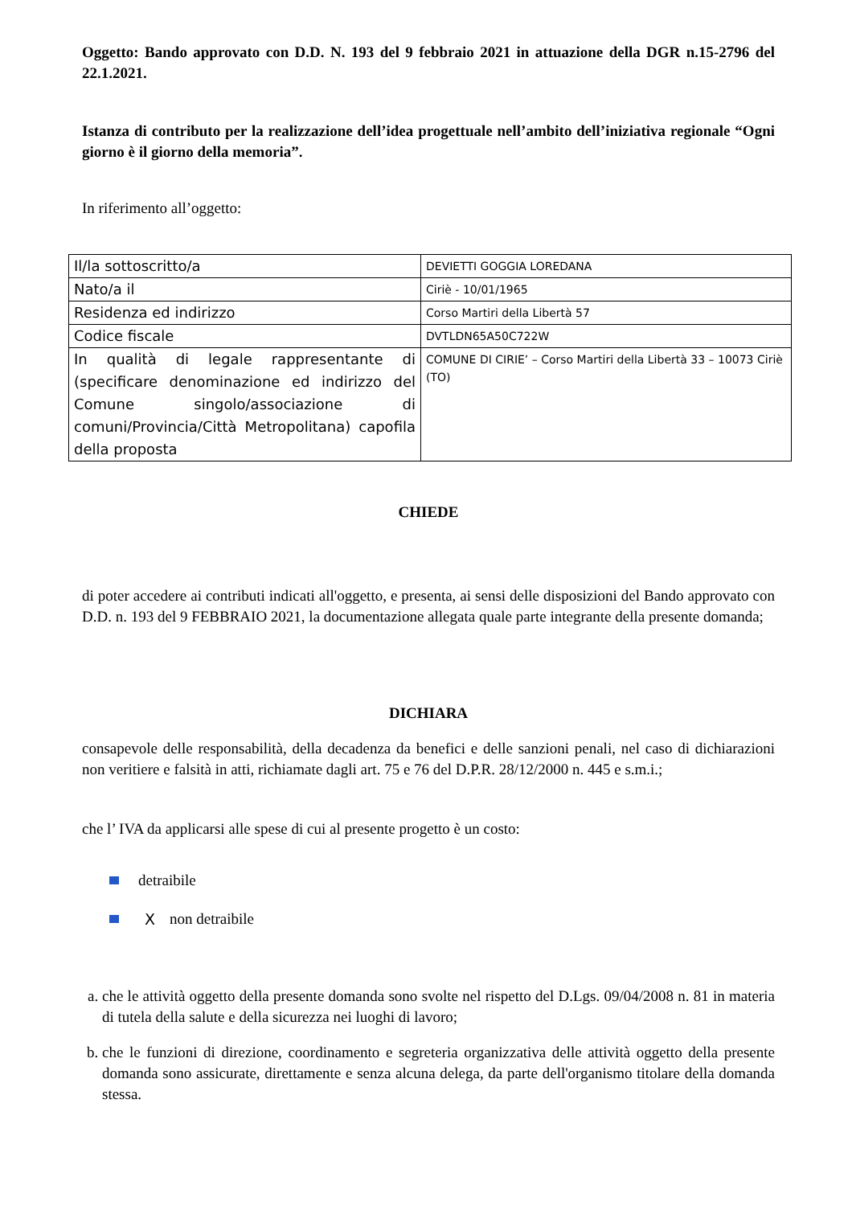Oggetto: Bando approvato con D.D. N. 193 del 9 febbraio 2021 in attuazione della DGR n.15-2796 del 22.1.2021.
Istanza di contributo per la realizzazione dell’idea progettuale nell’ambito dell’iniziativa regionale “Ogni giorno è il giorno della memoria”.
In riferimento all’oggetto:
| Il/la sottoscritto/a | DEVIETTI GOGGIA LOREDANA |
| Nato/a il | Ciriè - 10/01/1965 |
| Residenza ed indirizzo | Corso Martiri della Libertà 57 |
| Codice fiscale | DVTLDN65A50C722W |
| In qualità di legale rappresentante di (specificare denominazione ed indirizzo del Comune singolo/associazione di comuni/Provincia/Città Metropolitana) capofila della proposta | COMUNE DI CIRIE’ – Corso Martiri della Libertà 33 – 10073 Ciriè (TO) |
CHIEDE
di poter accedere ai contributi indicati all'oggetto, e presenta, ai sensi delle disposizioni del Bando approvato con D.D. n. 193 del 9 FEBBRAIO 2021, la documentazione allegata quale parte integrante della presente domanda;
DICHIARA
consapevole delle responsabilità, della decadenza da benefici e delle sanzioni penali, nel caso di dichiarazioni non veritiere e falsità in atti, richiamate dagli art. 75 e 76 del D.P.R. 28/12/2000 n. 445 e s.m.i.;
che l’ IVA da applicarsi alle spese di cui al presente progetto è un costo:
detraibile
X non detraibile
a. che le attività oggetto della presente domanda sono svolte nel rispetto del D.Lgs. 09/04/2008 n. 81 in materia di tutela della salute e della sicurezza nei luoghi di lavoro;
b. che le funzioni di direzione, coordinamento e segreteria organizzativa delle attività oggetto della presente domanda sono assicurate, direttamente e senza alcuna delega, da parte dell'organismo titolare della domanda stessa.